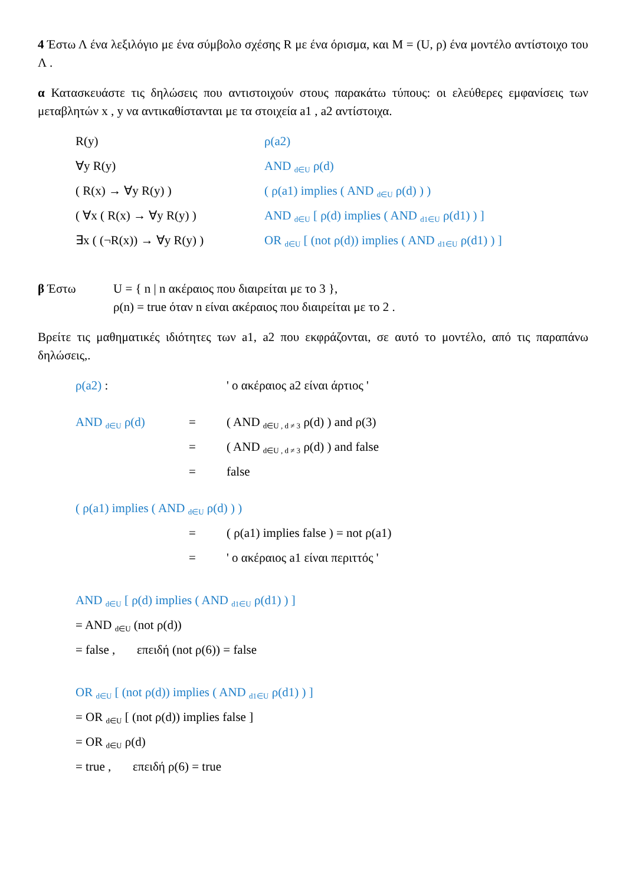4 Έστω Λ ένα λεξιλόγιο με ένα σύμβολο σχέσης R με ένα όρισμα, και M = (U, ρ) ένα μοντέλο αντίστοιχο του Λ .
α Κατασκευάστε τις δηλώσεις που αντιστοιχούν στους παρακάτω τύπους: οι ελεύθερες εμφανίσεις των μεταβλητών x , y να αντικαθίστανται με τα στοιχεία a1 , a2 αντίστοιχα.
R(y) ρ(a2)
∀y R(y) AND <sub>d∈U</sub> ρ(d)
( R(x) → ∀y R(y) ) ( ρ(a1) implies ( AND <sub>d∈U</sub> ρ(d) ) )
( ∀x ( R(x) → ∀y R(y) ) AND <sub>d∈U</sub> [ ρ(d) implies ( AND <sub>d1∈U</sub> ρ(d1) ) ]
∃x ( (¬R(x)) → ∀y R(y) ) OR <sub>d∈U</sub> [ (not ρ(d)) implies ( AND <sub>d1∈U</sub> ρ(d1) ) ]
β Έστω U = { n | n ακέραιος που διαιρείται με το 3 },
ρ(n) = true όταν n είναι ακέραιος που διαιρείται με το 2 .
Βρείτε τις μαθηματικές ιδιότητες των a1, a2 που εκφράζονται, σε αυτό το μοντέλο, από τις παραπάνω δηλώσεις,.
ρ(a2) : ' ο ακέραιος a2 είναι άρτιος '
AND <sub>d∈U</sub> ρ(d) = ( AND <sub>d∈U , d ≠ 3</sub> ρ(d) ) and ρ(3)
= ( AND <sub>d∈U , d ≠ 3</sub> ρ(d) ) and false
= false
( ρ(a1) implies ( AND <sub>d∈U</sub> ρ(d) ) )
= ( ρ(a1) implies false ) = not ρ(a1)
= ' ο ακέραιος a1 είναι περιττός '
AND <sub>d∈U</sub> [ ρ(d) implies ( AND <sub>d1∈U</sub> ρ(d1) ) ]
= AND <sub>d∈U</sub> (not ρ(d))
= false , επειδή (not ρ(6)) = false
OR <sub>d∈U</sub> [ (not ρ(d)) implies ( AND <sub>d1∈U</sub> ρ(d1) ) ]
= OR <sub>d∈U</sub> [ (not ρ(d)) implies false ]
= OR <sub>d∈U</sub> ρ(d)
= true , επειδή ρ(6) = true